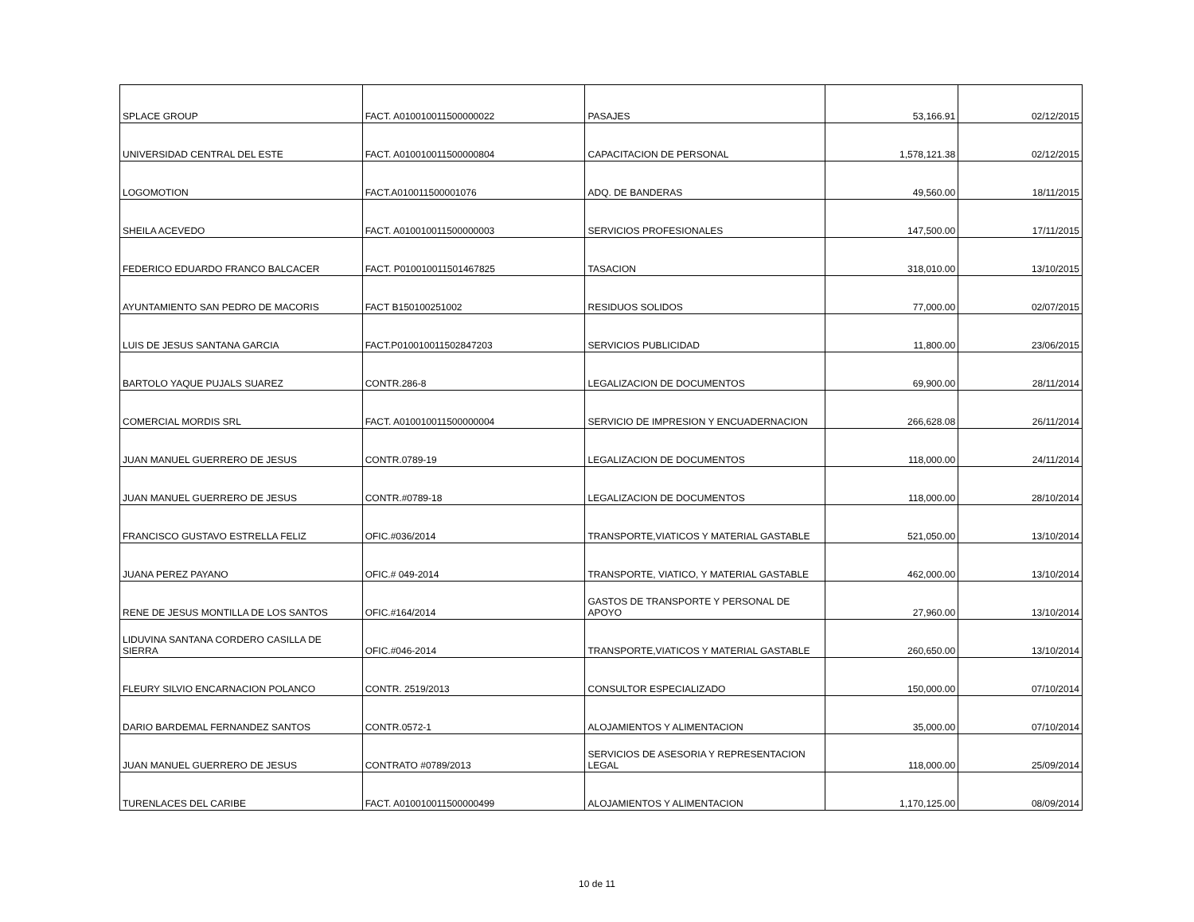| SPLACE GROUP | FACT. A010010011500000022 | PASAJES | 53,166.91 | 02/12/2015 |
| UNIVERSIDAD CENTRAL DEL ESTE | FACT. A010010011500000804 | CAPACITACION DE PERSONAL | 1,578,121.38 | 02/12/2015 |
| LOGOMOTION | FACT.A010011500001076 | ADQ. DE BANDERAS | 49,560.00 | 18/11/2015 |
| SHEILA ACEVEDO | FACT. A010010011500000003 | SERVICIOS PROFESIONALES | 147,500.00 | 17/11/2015 |
| FEDERICO EDUARDO FRANCO BALCACER | FACT. P010010011501467825 | TASACION | 318,010.00 | 13/10/2015 |
| AYUNTAMIENTO SAN PEDRO DE MACORIS | FACT B150100251002 | RESIDUOS SOLIDOS | 77,000.00 | 02/07/2015 |
| LUIS DE JESUS SANTANA GARCIA | FACT.P010010011502847203 | SERVICIOS PUBLICIDAD | 11,800.00 | 23/06/2015 |
| BARTOLO YAQUE PUJALS SUAREZ | CONTR.286-8 | LEGALIZACION DE DOCUMENTOS | 69,900.00 | 28/11/2014 |
| COMERCIAL MORDIS SRL | FACT. A010010011500000004 | SERVICIO DE IMPRESION Y ENCUADERNACION | 266,628.08 | 26/11/2014 |
| JUAN MANUEL GUERRERO DE JESUS | CONTR.0789-19 | LEGALIZACION DE DOCUMENTOS | 118,000.00 | 24/11/2014 |
| JUAN MANUEL GUERRERO DE JESUS | CONTR.#0789-18 | LEGALIZACION DE DOCUMENTOS | 118,000.00 | 28/10/2014 |
| FRANCISCO GUSTAVO ESTRELLA FELIZ | OFIC.#036/2014 | TRANSPORTE,VIATICOS Y MATERIAL GASTABLE | 521,050.00 | 13/10/2014 |
| JUANA PEREZ PAYANO | OFIC.# 049-2014 | TRANSPORTE, VIATICO, Y MATERIAL GASTABLE | 462,000.00 | 13/10/2014 |
| RENE DE JESUS MONTILLA DE LOS SANTOS | OFIC.#164/2014 | GASTOS DE TRANSPORTE Y PERSONAL DE APOYO | 27,960.00 | 13/10/2014 |
| LIDUVINA SANTANA CORDERO CASILLA DE SIERRA | OFIC.#046-2014 | TRANSPORTE,VIATICOS Y MATERIAL GASTABLE | 260,650.00 | 13/10/2014 |
| FLEURY SILVIO ENCARNACION POLANCO | CONTR. 2519/2013 | CONSULTOR ESPECIALIZADO | 150,000.00 | 07/10/2014 |
| DARIO BARDEMAL FERNANDEZ SANTOS | CONTR.0572-1 | ALOJAMIENTOS Y ALIMENTACION | 35,000.00 | 07/10/2014 |
| JUAN MANUEL GUERRERO DE JESUS | CONTRATO #0789/2013 | SERVICIOS DE ASESORIA Y REPRESENTACION LEGAL | 118,000.00 | 25/09/2014 |
| TURENLACES DEL CARIBE | FACT. A010010011500000499 | ALOJAMIENTOS Y ALIMENTACION | 1,170,125.00 | 08/09/2014 |
10 de 11